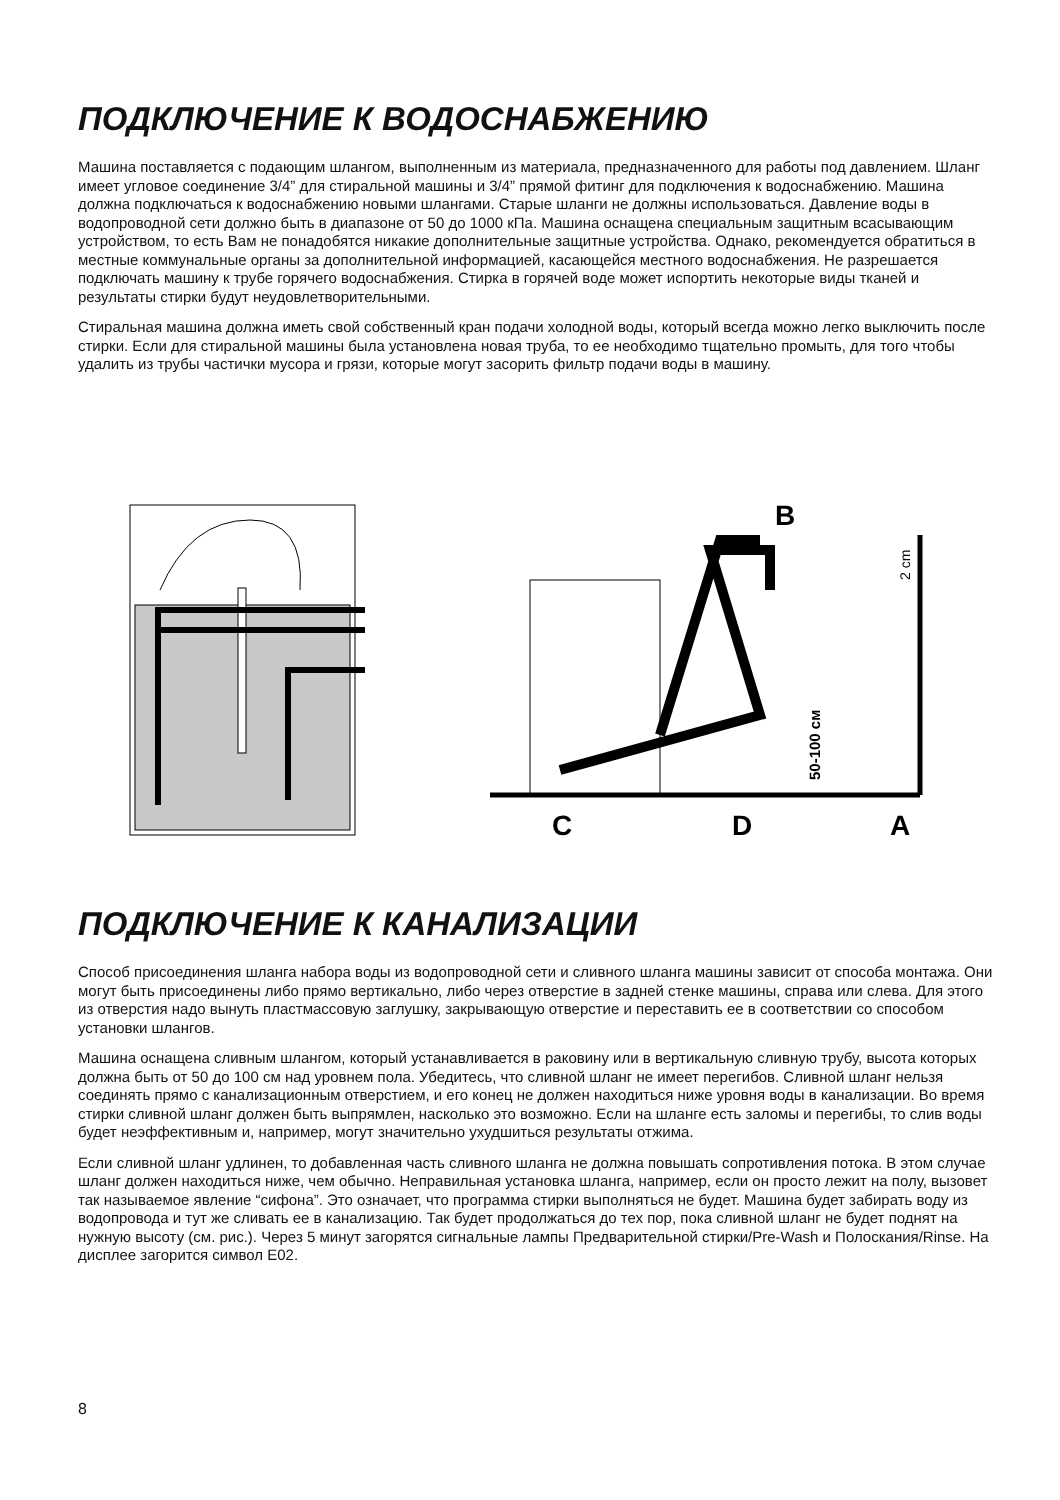ПОДКЛЮЧЕНИЕ К ВОДОСНАБЖЕНИЮ
Машина поставляется с подающим шлангом, выполненным из материала, предназначенного для работы под давлением. Шланг имеет угловое соединение 3/4” для стиральной машины и 3/4” прямой фитинг для подключения к водоснабжению. Машина должна подключаться к водоснабжению новыми шлангами. Старые шланги не должны использоваться. Давление воды в водопроводной сети должно быть в диапазоне от 50 до 1000 кПа. Машина оснащена специальным защитным всасывающим устройством, то есть Вам не понадобятся никакие дополнительные защитные устройства. Однако, рекомендуется обратиться в местные коммунальные органы за дополнительной информацией, касающейся местного водоснабжения. Не разрешается подключать машину к трубе горячего водоснабжения. Стирка в горячей воде может испортить некоторые виды тканей и результаты стирки будут неудовлетворительными.
Стиральная машина должна иметь свой собственный кран подачи холодной воды, который всегда можно легко выключить после стирки. Если для стиральной машины была установлена новая труба, то ее необходимо тщательно промыть, для того чтобы удалить из трубы частички мусора и грязи, которые могут засорить фильтр подачи воды в машину.
B
C
D
A
50-100 см
2 cm
ПОДКЛЮЧЕНИЕ К КАНАЛИЗАЦИИ
Способ присоединения шланга набора воды из водопроводной сети и сливного шланга машины зависит от способа монтажа. Они могут быть присоединены либо прямо вертикально, либо через отверстие в задней стенке машины, справа или слева. Для этого из отверстия надо вынуть пластмассовую заглушку, закрывающую отверстие и переставить ее в соответствии со способом установки шлангов.
Машина оснащена сливным шлангом, который устанавливается в раковину или в вертикальную сливную трубу, высота которых должна быть от 50 до 100 см над уровнем пола. Убедитесь, что сливной шланг не имеет перегибов. Сливной шланг нельзя соединять прямо с канализационным отверстием, и его конец не должен находиться ниже уровня воды в канализации. Во время стирки сливной шланг должен быть выпрямлен, насколько это возможно. Если на шланге есть заломы и перегибы, то слив воды будет неэффективным и, например, могут значительно ухудшиться результаты отжима.
Если сливной шланг удлинен, то добавленная часть сливного шланга не должна повышать сопротивления потока. В этом случае шланг должен находиться ниже, чем обычно. Неправильная установка шланга, например, если он просто лежит на полу, вызовет так называемое явление “сифона”. Это означает, что программа стирки выполняться не будет. Машина будет забирать воду из водопровода и тут же сливать ее в канализацию. Так будет продолжаться до тех пор, пока сливной шланг не будет поднят на нужную высоту (см. рис.). Через 5 минут загорятся сигнальные лампы Предварительной стирки/Pre-Wash и Полоскания/Rinse. На дисплее загорится символ E02.
8